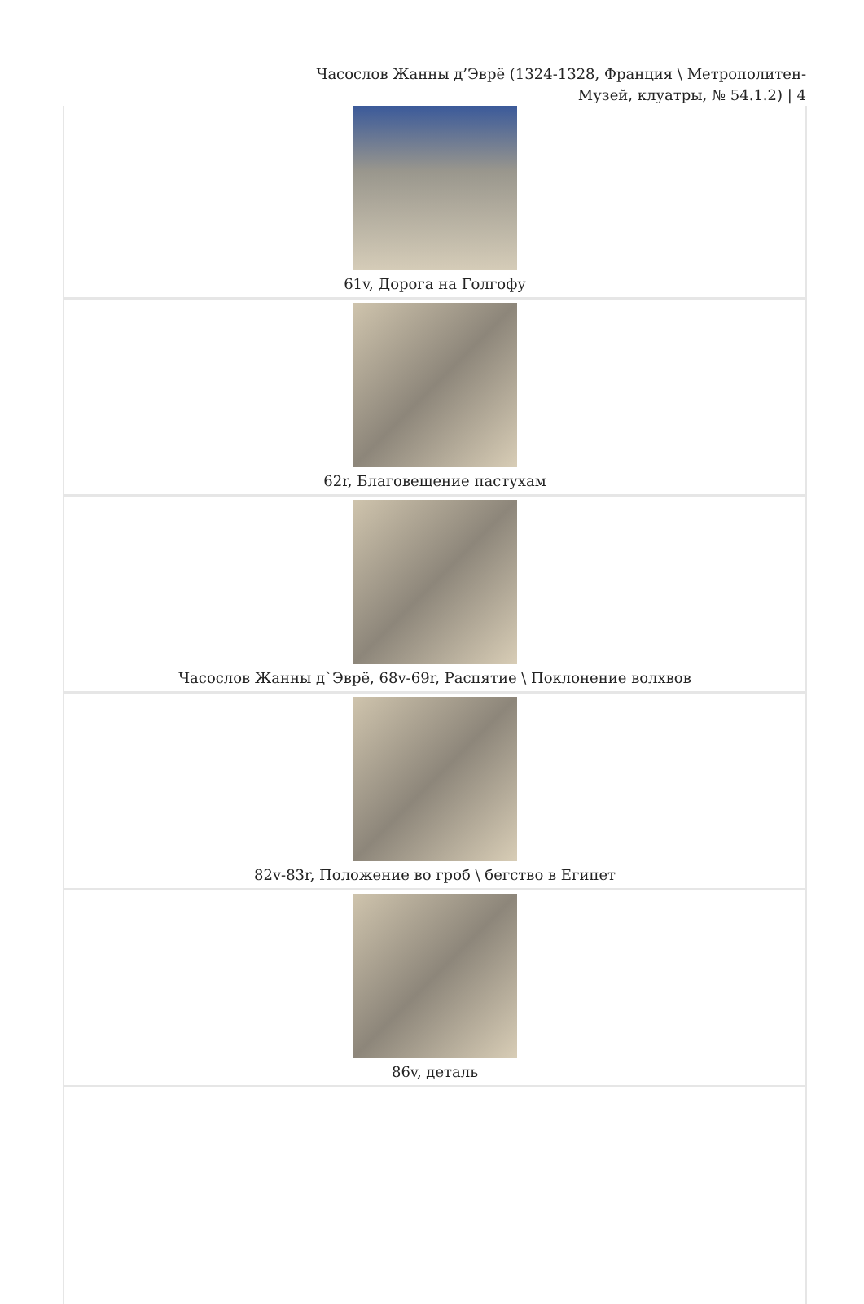Часослов Жанны д’Эврё (1324-1328, Франция \ Метрополитен-
Музей, клуатры, № 54.1.2) | 4
| 61v, Дорога на Голгофу |
| 62r, Благовещение пастухам |
| Часослов Жанны д`Эврё, 68v-69r, Распятие \ Поклонение волхвов |
| 82v-83r, Положение во гроб \ бегство в Египет |
| 86v, деталь |